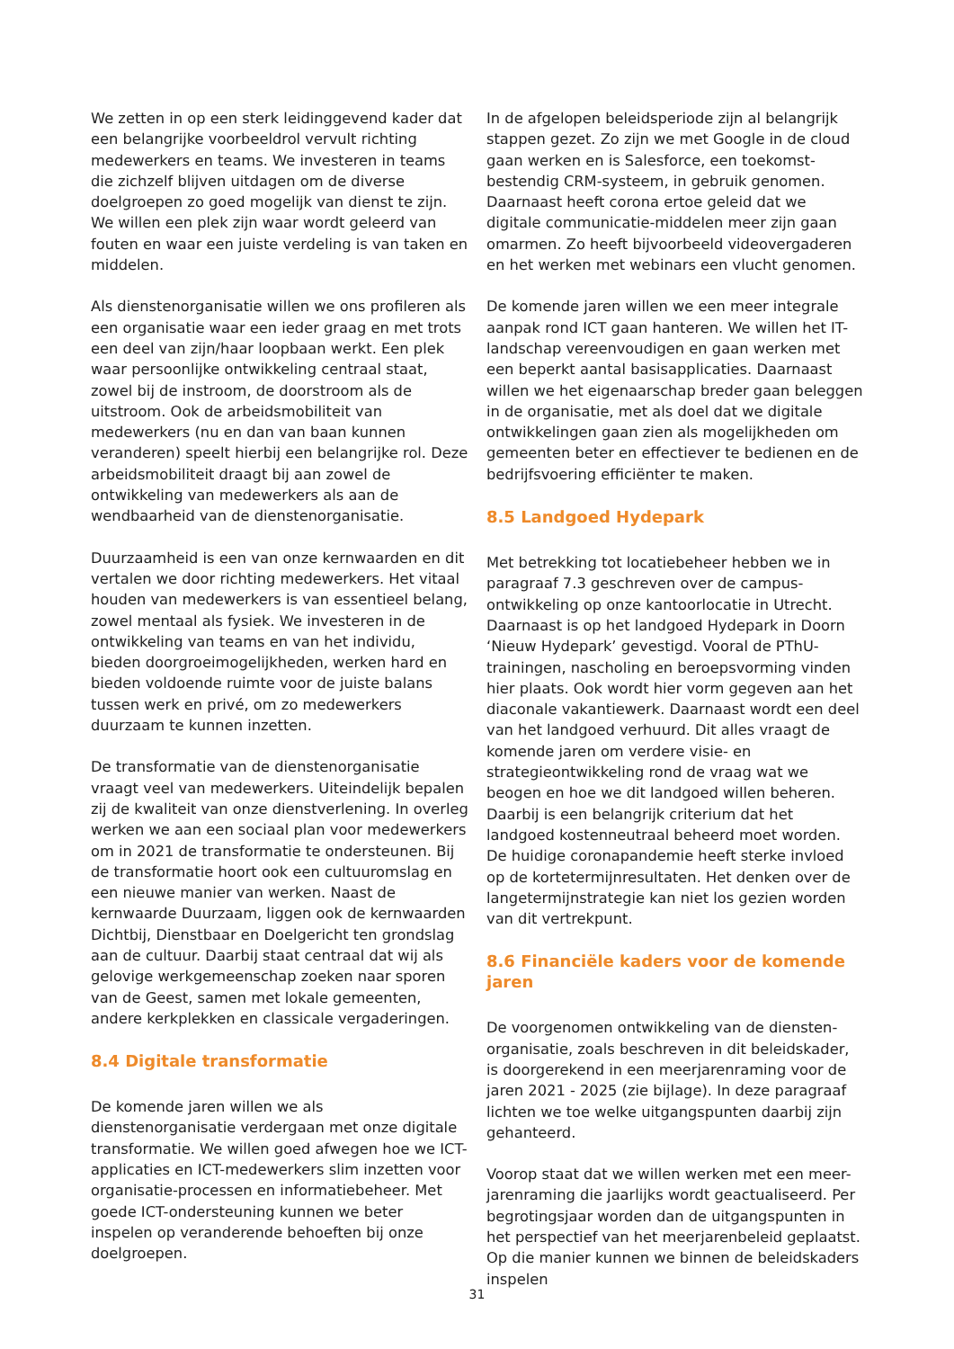We zetten in op een sterk leidinggevend kader dat een belangrijke voorbeeldrol vervult richting medewerkers en teams. We investeren in teams die zichzelf blijven uitdagen om de diverse doelgroepen zo goed mogelijk van dienst te zijn. We willen een plek zijn waar wordt geleerd van fouten en waar een juiste verdeling is van taken en middelen.
Als dienstenorganisatie willen we ons profileren als een organisatie waar een ieder graag en met trots een deel van zijn/haar loopbaan werkt. Een plek waar persoonlijke ontwikkeling centraal staat, zowel bij de instroom, de doorstroom als de uitstroom. Ook de arbeidsmobiliteit van medewerkers (nu en dan van baan kunnen veranderen) speelt hierbij een belangrijke rol. Deze arbeidsmobiliteit draagt bij aan zowel de ontwikkeling van medewerkers als aan de wendbaarheid van de dienstenorganisatie.
Duurzaamheid is een van onze kernwaarden en dit vertalen we door richting medewerkers. Het vitaal houden van medewerkers is van essentieel belang, zowel mentaal als fysiek. We investeren in de ontwikkeling van teams en van het individu, bieden doorgroeimogelijkheden, werken hard en bieden voldoende ruimte voor de juiste balans tussen werk en privé, om zo medewerkers duurzaam te kunnen inzetten.
De transformatie van de dienstenorganisatie vraagt veel van medewerkers. Uiteindelijk bepalen zij de kwaliteit van onze dienstverlening. In overleg werken we aan een sociaal plan voor medewerkers om in 2021 de transformatie te ondersteunen. Bij de transformatie hoort ook een cultuuromslag en een nieuwe manier van werken. Naast de kernwaarde Duurzaam, liggen ook de kernwaarden Dichtbij, Dienstbaar en Doelgericht ten grondslag aan de cultuur. Daarbij staat centraal dat wij als gelovige werkgemeenschap zoeken naar sporen van de Geest, samen met lokale gemeenten, andere kerkplekken en classicale vergaderingen.
8.4 Digitale transformatie
De komende jaren willen we als dienstenorganisatie verdergaan met onze digitale transformatie. We willen goed afwegen hoe we ICT-applicaties en ICT-medewerkers slim inzetten voor organisatie-processen en informatiebeheer. Met goede ICT-ondersteuning kunnen we beter inspelen op veranderende behoeften bij onze doelgroepen.
In de afgelopen beleidsperiode zijn al belangrijk stappen gezet. Zo zijn we met Google in de cloud gaan werken en is Salesforce, een toekomst-bestendig CRM-systeem, in gebruik genomen. Daarnaast heeft corona ertoe geleid dat we digitale communicatie-middelen meer zijn gaan omarmen. Zo heeft bijvoorbeeld videovergaderen en het werken met webinars een vlucht genomen.
De komende jaren willen we een meer integrale aanpak rond ICT gaan hanteren. We willen het IT-landschap vereenvoudigen en gaan werken met een beperkt aantal basisapplicaties. Daarnaast willen we het eigenaarschap breder gaan beleggen in de organisatie, met als doel dat we digitale ontwikkelingen gaan zien als mogelijkheden om gemeenten beter en effectiever te bedienen en de bedrijfsvoering efficiënter te maken.
8.5 Landgoed Hydepark
Met betrekking tot locatiebeheer hebben we in paragraaf 7.3 geschreven over de campus-ontwikkeling op onze kantoorlocatie in Utrecht. Daarnaast is op het landgoed Hydepark in Doorn ‘Nieuw Hydepark’ gevestigd. Vooral de PThU-trainingen, nascholing en beroepsvorming vinden hier plaats. Ook wordt hier vorm gegeven aan het diaconale vakantiewerk. Daarnaast wordt een deel van het landgoed verhuurd. Dit alles vraagt de komende jaren om verdere visie- en strategieontwikkeling rond de vraag wat we beogen en hoe we dit landgoed willen beheren. Daarbij is een belangrijk criterium dat het landgoed kostenneutraal beheerd moet worden. De huidige coronapandemie heeft sterke invloed op de kortetermijnresultaten. Het denken over de langetermijnstrategie kan niet los gezien worden van dit vertrekpunt.
8.6 Financiële kaders voor de komende jaren
De voorgenomen ontwikkeling van de diensten-organisatie, zoals beschreven in dit beleidskader, is doorgerekend in een meerjarenraming voor de jaren 2021 - 2025 (zie bijlage). In deze paragraaf lichten we toe welke uitgangspunten daarbij zijn gehanteerd.
Voorop staat dat we willen werken met een meer-jarenraming die jaarlijks wordt geactualiseerd. Per begrotingsjaar worden dan de uitgangspunten in het perspectief van het meerjarenbeleid geplaatst. Op die manier kunnen we binnen de beleidskaders inspelen
31